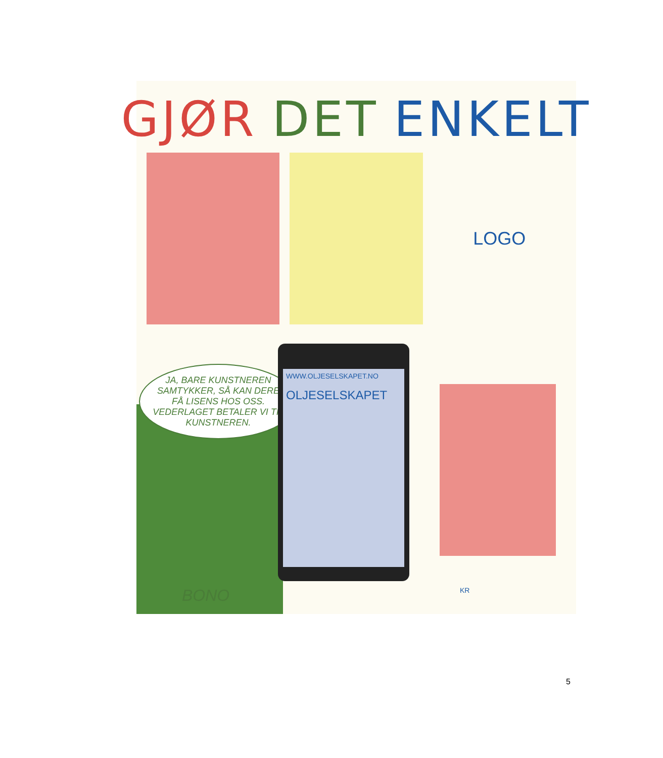GJØR DET ENKELT
LOGO
JA, BARE KUNSTNEREN SAMTYKKER, SÅ KAN DERE FÅ LISENS HOS OSS. VEDERLAGET BETALER VI TIL KUNSTNEREN.
WWW.OLJESELSKAPET.NO
OLJESELSKAPET
BONO KR
5